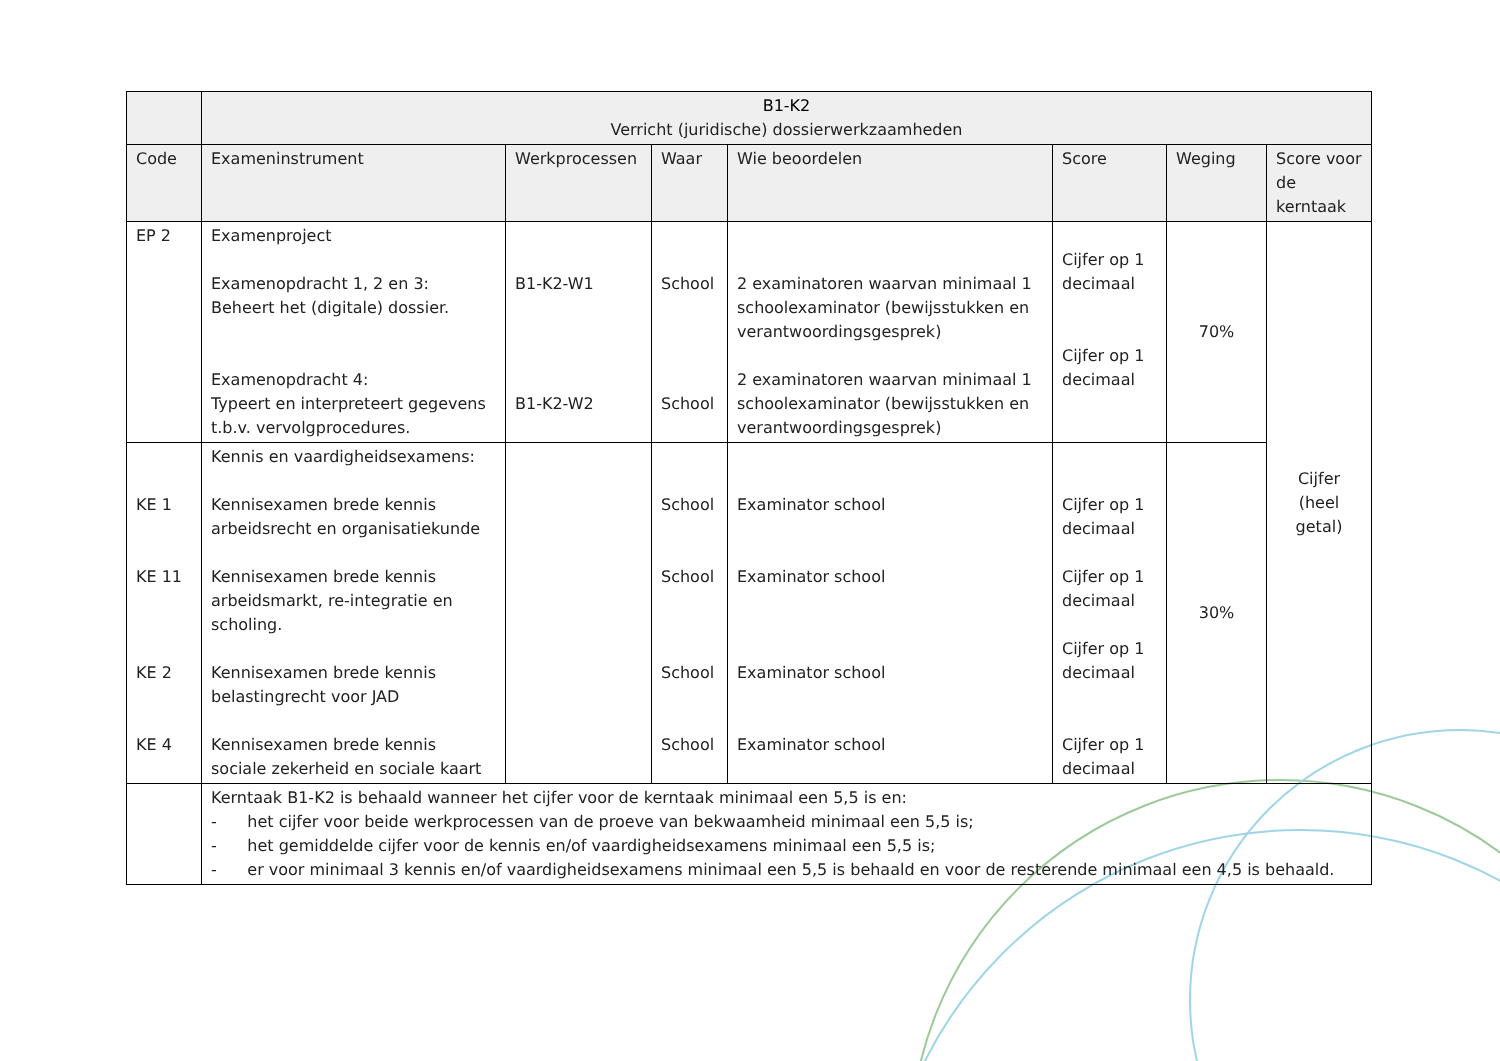| | B1-K2 Verricht (juridische) dossierwerkzaamheden | | | | | | |
| Code | Exameninstrument | Werkprocessen | Waar | Wie beoordelen | Score | Weging | Score voor de kerntaak |
| EP 2 | Examenproject Examenopdracht 1, 2 en 3: Beheert het (digitale) dossier. Examenopdracht 4: Typeert en interpreteert gegevens t.b.v. vervolgprocedures. | B1-K2-W1 B1-K2-W2 | School School | 2 examinatoren waarvan minimaal 1 schoolexaminator (bewijsstukken en verantwoordingsgesprek) 2 examinatoren waarvan minimaal 1 schoolexaminator (bewijsstukken en verantwoordingsgesprek) | Cijfer op 1 decimaal Cijfer op 1 decimaal | 70% | Cijfer (heel getal) |
| KE 1 KE 11 KE 2 KE 4 | Kennis en vaardigheidsexamens: Kennisexamen brede kennis arbeidsrecht en organisatiekunde Kennisexamen brede kennis arbeidsmarkt, re-integratie en scholing. Kennisexamen brede kennis belastingrecht voor JAD Kennisexamen brede kennis sociale zekerheid en sociale kaart | | School School School School | Examinator school Examinator school Examinator school Examinator school | Cijfer op 1 decimaal Cijfer op 1 decimaal Cijfer op 1 decimaal Cijfer op 1 decimaal | 30% | |
| | Kerntaak B1-K2 is behaald wanneer het cijfer voor de kerntaak minimaal een 5,5 is en: - het cijfer voor beide werkprocessen van de proeve van bekwaamheid minimaal een 5,5 is; - het gemiddelde cijfer voor de kennis en/of vaardigheidsexamens minimaal een 5,5 is; - er voor minimaal 3 kennis en/of vaardigheidsexamens minimaal een 5,5 is behaald en voor de resterende minimaal een 4,5 is behaald. | | | | | | |